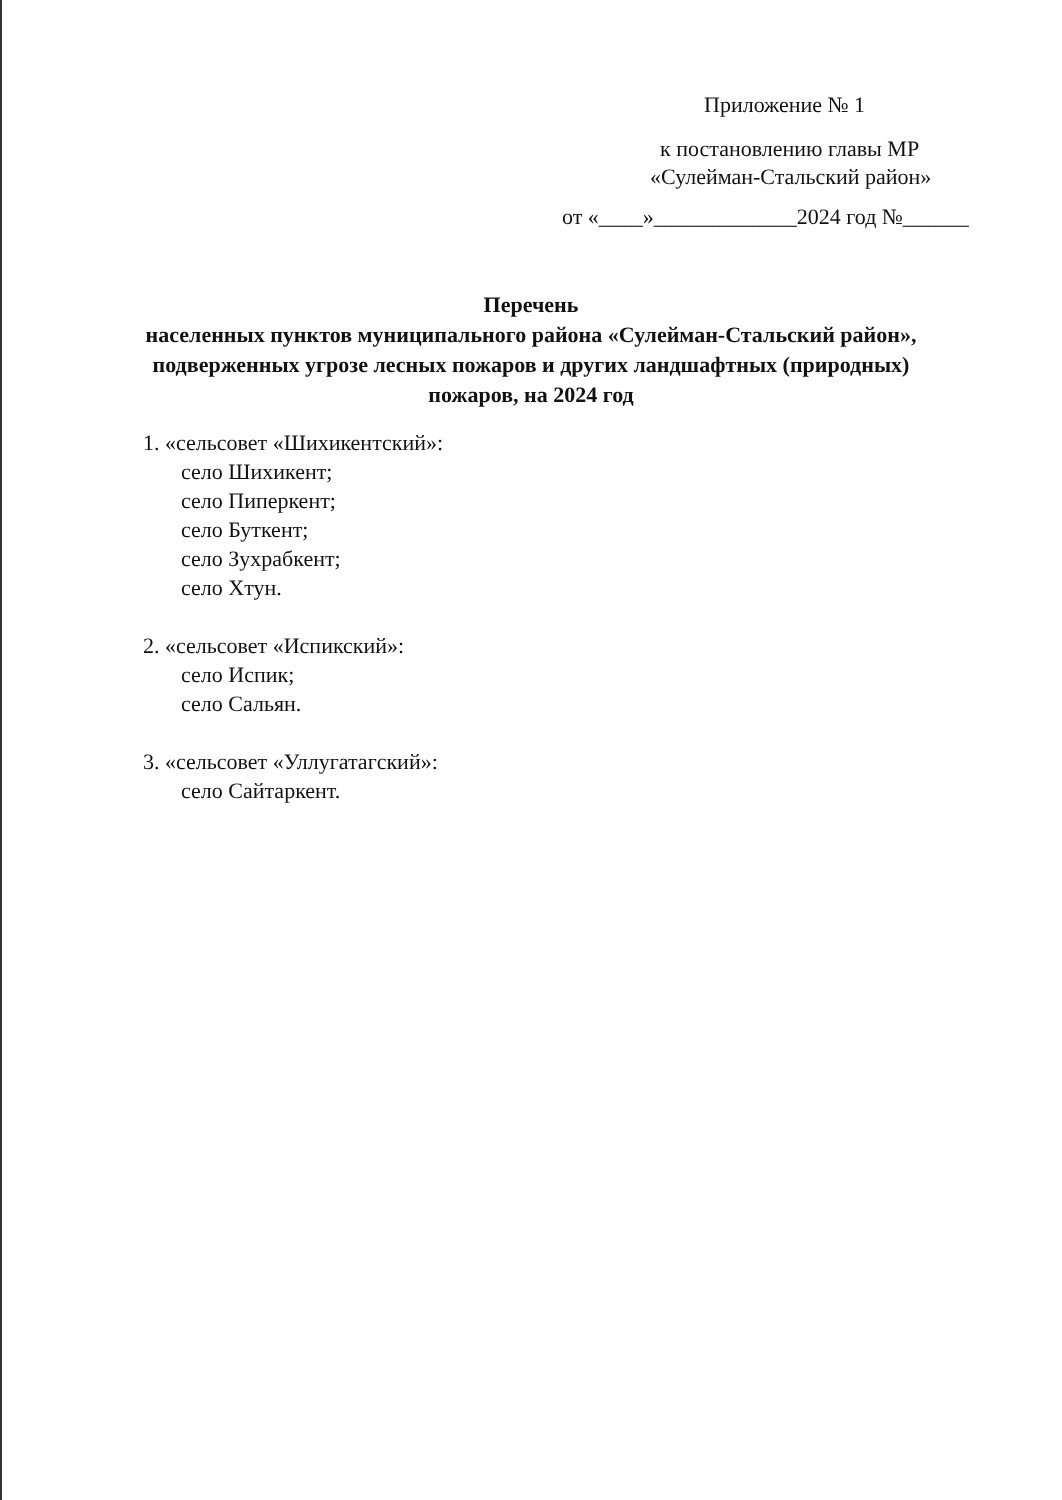Приложение № 1
к постановлению главы МР
«Сулейман-Стальский район»
от «____»_____________2024 год №______
Перечень
населенных пунктов муниципального района «Сулейман-Стальский район»,
подверженных угрозе лесных пожаров и других ландшафтных (природных)
пожаров, на 2024 год
1. «сельсовет «Шихикентский»:
село Шихикент;
село Пиперкент;
село Буткент;
село Зухрабкент;
село Хтун.
2. «сельсовет «Испикский»:
село Испик;
село Сальян.
3. «сельсовет «Уллугатагский»:
село Сайтаркент.